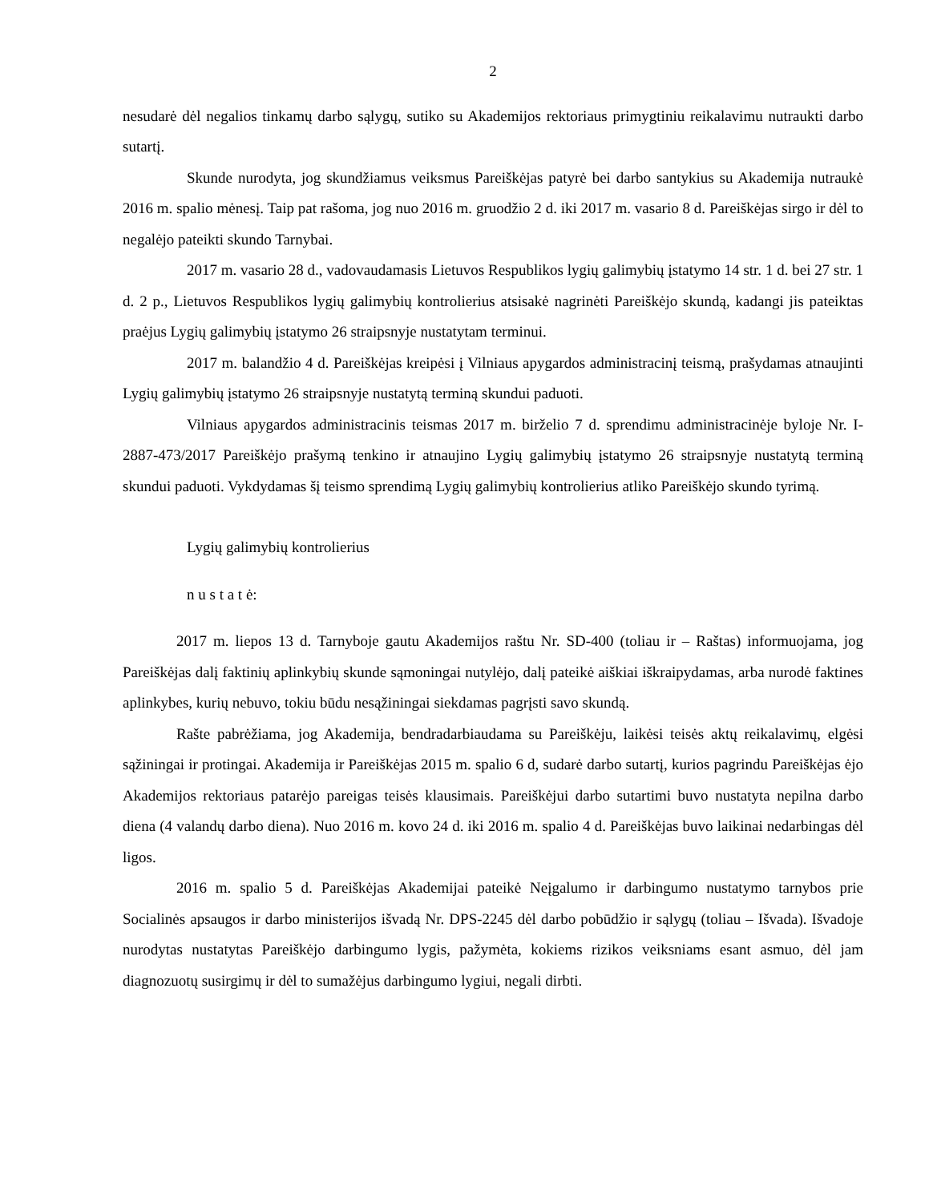2
nesudarė dėl negalios tinkamų darbo sąlygų, sutiko su Akademijos rektoriaus primygtiniu reikalavimu nutraukti darbo sutartį.
Skunde nurodyta, jog skundžiamus veiksmus Pareiškėjas patyrė bei darbo santykius su Akademija nutraukė 2016 m. spalio mėnesį. Taip pat rašoma, jog nuo 2016 m. gruodžio 2 d. iki 2017 m. vasario 8 d. Pareiškėjas sirgo ir dėl to negalėjo pateikti skundo Tarnybai.
2017 m. vasario 28 d., vadovaudamasis Lietuvos Respublikos lygių galimybių įstatymo 14 str. 1 d. bei 27 str. 1 d. 2 p., Lietuvos Respublikos lygių galimybių kontrolierius atsisakė nagrinėti Pareiškėjo skundą, kadangi jis pateiktas praėjus Lygių galimybių įstatymo 26 straipsnyje nustatytam terminui.
2017 m. balandžio 4 d. Pareiškėjas kreipėsi į Vilniaus apygardos administracinį teismą, prašydamas atnaujinti Lygių galimybių įstatymo 26 straipsnyje nustatytą terminą skundui paduoti.
Vilniaus apygardos administracinis teismas 2017 m. birželio 7 d. sprendimu administracinėje byloje Nr. I-2887-473/2017 Pareiškėjo prašymą tenkino ir atnaujino Lygių galimybių įstatymo 26 straipsnyje nustatytą terminą skundui paduoti. Vykdydamas šį teismo sprendimą Lygių galimybių kontrolierius atliko Pareiškėjo skundo tyrimą.
Lygių galimybių kontrolierius
n u s t a t ė:
2017 m. liepos 13 d. Tarnyboje gautu Akademijos raštu Nr. SD-400 (toliau ir – Raštas) informuojama, jog Pareiškėjas dalį faktinių aplinkybių skunde sąmoningai nutylėjo, dalį pateikė aiškiai iškraipydamas, arba nurodė faktines aplinkybes, kurių nebuvo, tokiu būdu nesąžiningai siekdamas pagrįsti savo skundą.
Rašte pabrėžiama, jog Akademija, bendradarbiaudama su Pareiškėju, laikėsi teisės aktų reikalavimų, elgėsi sąžiningai ir protingai. Akademija ir Pareiškėjas 2015 m. spalio 6 d, sudarė darbo sutartį, kurios pagrindu Pareiškėjas ėjo Akademijos rektoriaus patarėjo pareigas teisės klausimais. Pareiškėjui darbo sutartimi buvo nustatyta nepilna darbo diena (4 valandų darbo diena). Nuo 2016 m. kovo 24 d. iki 2016 m. spalio 4 d. Pareiškėjas buvo laikinai nedarbingas dėl ligos.
2016 m. spalio 5 d. Pareiškėjas Akademijai pateikė Neįgalumo ir darbingumo nustatymo tarnybos prie Socialinės apsaugos ir darbo ministerijos išvadą Nr. DPS-2245 dėl darbo pobūdžio ir sąlygų (toliau – Išvada). Išvadoje nurodytas nustatytas Pareiškėjo darbingumo lygis, pažymėta, kokiems rizikos veiksniams esant asmuo, dėl jam diagnozuotų susirgimų ir dėl to sumažėjus darbingumo lygiui, negali dirbti.